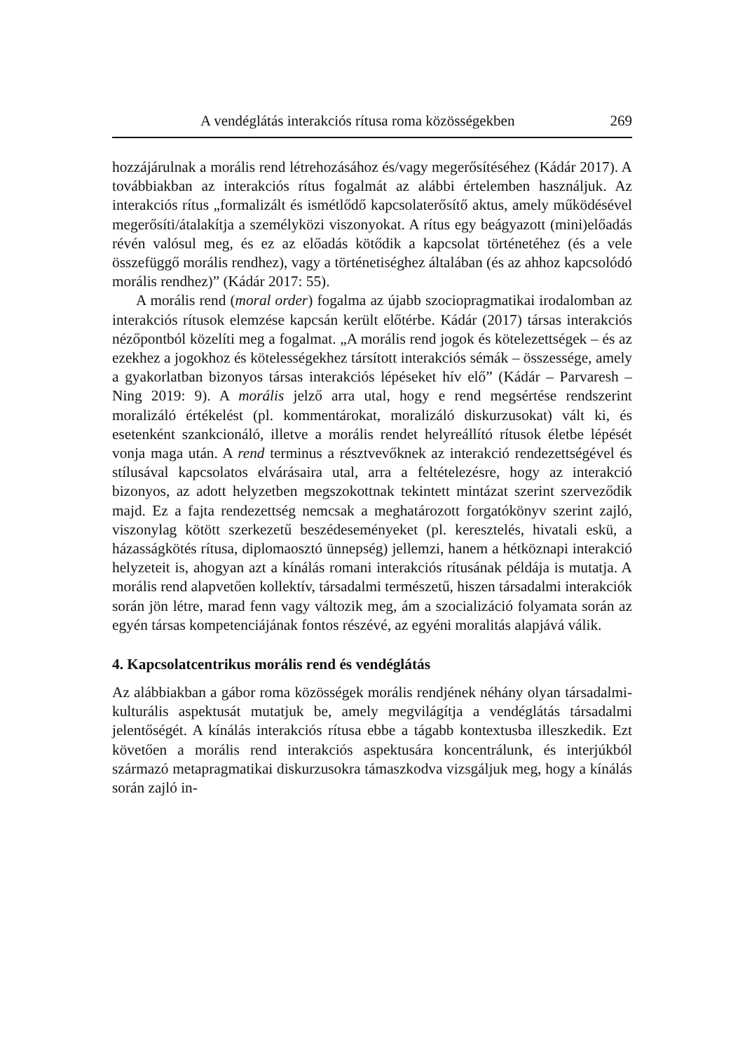A vendéglátás interakciós rítusa roma közösségekben 269
hozzájárulnak a morális rend létrehozásához és/vagy megerősítéséhez (Kádár 2017). A továbbiakban az interakciós rítus fogalmát az alábbi értelemben használjuk. Az interakciós rítus „formalizált és ismétlődő kapcsolaterősítő aktus, amely működésével megerősíti/átalakítja a személyközi viszonyokat. A rítus egy beágyazott (mini)előadás révén valósul meg, és ez az előadás kötődik a kapcsolat történetéhez (és a vele összefüggő morális rendhez), vagy a történetiséghez általában (és az ahhoz kapcsolódó morális rendhez)” (Kádár 2017: 55).
A morális rend (moral order) fogalma az újabb szociopragmatikai irodalomban az interakciós rítusok elemzése kapcsán került előtérbe. Kádár (2017) társas interakciós nézőpontból közelíti meg a fogalmat. „A morális rend jogok és kötelezettségek – és az ezekhez a jogokhoz és kötelességekhez társított interakciós sémák – összessége, amely a gyakorlatban bizonyos társas interakciós lépéseket hív elő” (Kádár – Parvaresh – Ning 2019: 9). A morális jelző arra utal, hogy e rend megsértése rendszerint moralizáló értékelést (pl. kommentárokat, moralizáló diskurzusokat) vált ki, és esetenként szankcionáló, illetve a morális rendet helyreállító rítusok életbe lépését vonja maga után. A rend terminus a résztvevőknek az interakció rendezettségével és stílusával kapcsolatos elvárásaira utal, arra a feltételezésre, hogy az interakció bizonyos, az adott helyzetben megszokottnak tekintett mintázat szerint szerveződik majd. Ez a fajta rendezettség nemcsak a meghatározott forgatókönyv szerint zajló, viszonylag kötött szerkezetű beszédeseményeket (pl. keresztelés, hivatali eskü, a házasságkötés rítusa, diplomaosztó ünnepség) jellemzi, hanem a hétköznapi interakció helyzeteit is, ahogyan azt a kínálás romani interakciós rítusának példája is mutatja. A morális rend alapvetően kollektív, társadalmi természetű, hiszen társadalmi interakciók során jön létre, marad fenn vagy változik meg, ám a szocializáció folyamata során az egyén társas kompetenciájának fontos részévé, az egyéni moralitás alapjává válik.
4. Kapcsolatcentrikus morális rend és vendéglátás
Az alábbiakban a gábor roma közösségek morális rendjének néhány olyan társadalmi-kulturális aspektusát mutatjuk be, amely megvilágítja a vendéglátás társadalmi jelentőségét. A kínálás interakciós rítusa ebbe a tágabb kontextusba illeszkedik. Ezt követően a morális rend interakciós aspektusára koncentrálunk, és interjúkból származó metapragmatikai diskurzusokra támaszkodva vizsgáljuk meg, hogy a kínálás során zajló in-